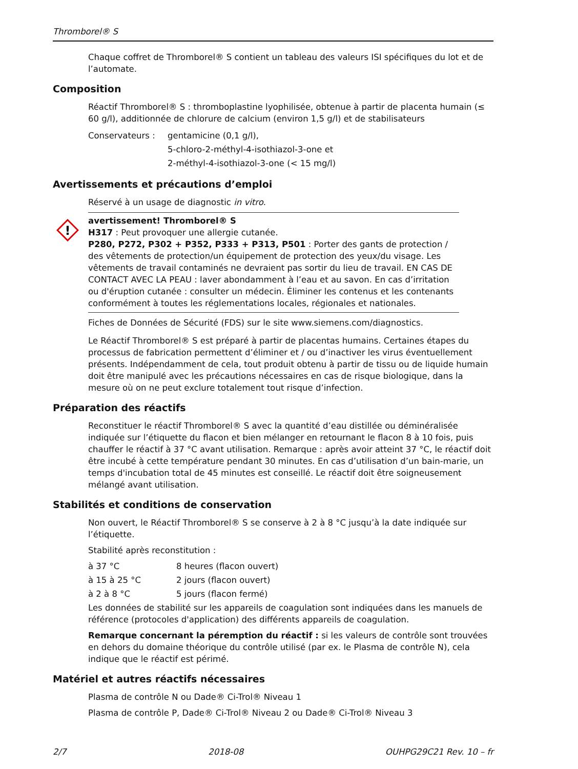Thromborel® S
Chaque coffret de Thromborel® S contient un tableau des valeurs ISI spécifiques du lot et de l’automate.
Composition
Réactif Thromborel® S : thromboplastine lyophilisée, obtenue à partir de placenta humain (≤ 60 g/l), additionnée de chlorure de calcium (environ 1,5 g/l) et de stabilisateurs
Conservateurs : gentamicine (0,1 g/l),
5-chloro-2-méthyl-4-isothiazol-3-one et
2-méthyl-4-isothiazol-3-one (< 15 mg/l)
Avertissements et précautions d’emploi
Réservé à un usage de diagnostic in vitro.
!
avertissement! Thromborel® S
H317 : Peut provoquer une allergie cutanée.
P280, P272, P302 + P352, P333 + P313, P501 : Porter des gants de protection / des vêtements de protection/un équipement de protection des yeux/du visage. Les vêtements de travail contaminés ne devraient pas sortir du lieu de travail. EN CAS DE CONTACT AVEC LA PEAU : laver abondamment à l’eau et au savon. En cas d’irritation ou d'éruption cutanée : consulter un médecin. Éliminer les contenus et les contenants conformément à toutes les réglementations locales, régionales et nationales.
Fiches de Données de Sécurité (FDS) sur le site www.siemens.com/diagnostics.
Le Réactif Thromborel® S est préparé à partir de placentas humains. Certaines étapes du processus de fabrication permettent d’éliminer et / ou d’inactiver les virus éventuellement présents. Indépendamment de cela, tout produit obtenu à partir de tissu ou de liquide humain doit être manipulé avec les précautions nécessaires en cas de risque biologique, dans la mesure où on ne peut exclure totalement tout risque d’infection.
Préparation des réactifs
Reconstituer le réactif Thromborel® S avec la quantité d’eau distillée ou déminéralisée indiquée sur l’étiquette du flacon et bien mélanger en retournant le flacon 8 à 10 fois, puis chauffer le réactif à 37 °C avant utilisation. Remarque : après avoir atteint 37 °C, le réactif doit être incubé à cette température pendant 30 minutes. En cas d’utilisation d’un bain-marie, un temps d'incubation total de 45 minutes est conseillé. Le réactif doit être soigneusement mélangé avant utilisation.
Stabilités et conditions de conservation
Non ouvert, le Réactif Thromborel® S se conserve à 2 à 8 °C jusqu’à la date indiquée sur l’étiquette.
Stabilité après reconstitution :
à 37 °C 8 heures (flacon ouvert)
à 15 à 25 °C 2 jours (flacon ouvert)
à 2 à 8 °C 5 jours (flacon fermé)
Les données de stabilité sur les appareils de coagulation sont indiquées dans les manuels de référence (protocoles d'application) des différents appareils de coagulation.
Remarque concernant la péremption du réactif : si les valeurs de contrôle sont trouvées en dehors du domaine théorique du contrôle utilisé (par ex. le Plasma de contrôle N), cela indique que le réactif est périmé.
Matériel et autres réactifs nécessaires
Plasma de contrôle N ou Dade® Ci-Trol® Niveau 1
Plasma de contrôle P, Dade® Ci-Trol® Niveau 2 ou Dade® Ci-Trol® Niveau 3
2/7 2018-08 OUHPG29C21 Rev. 10 – fr